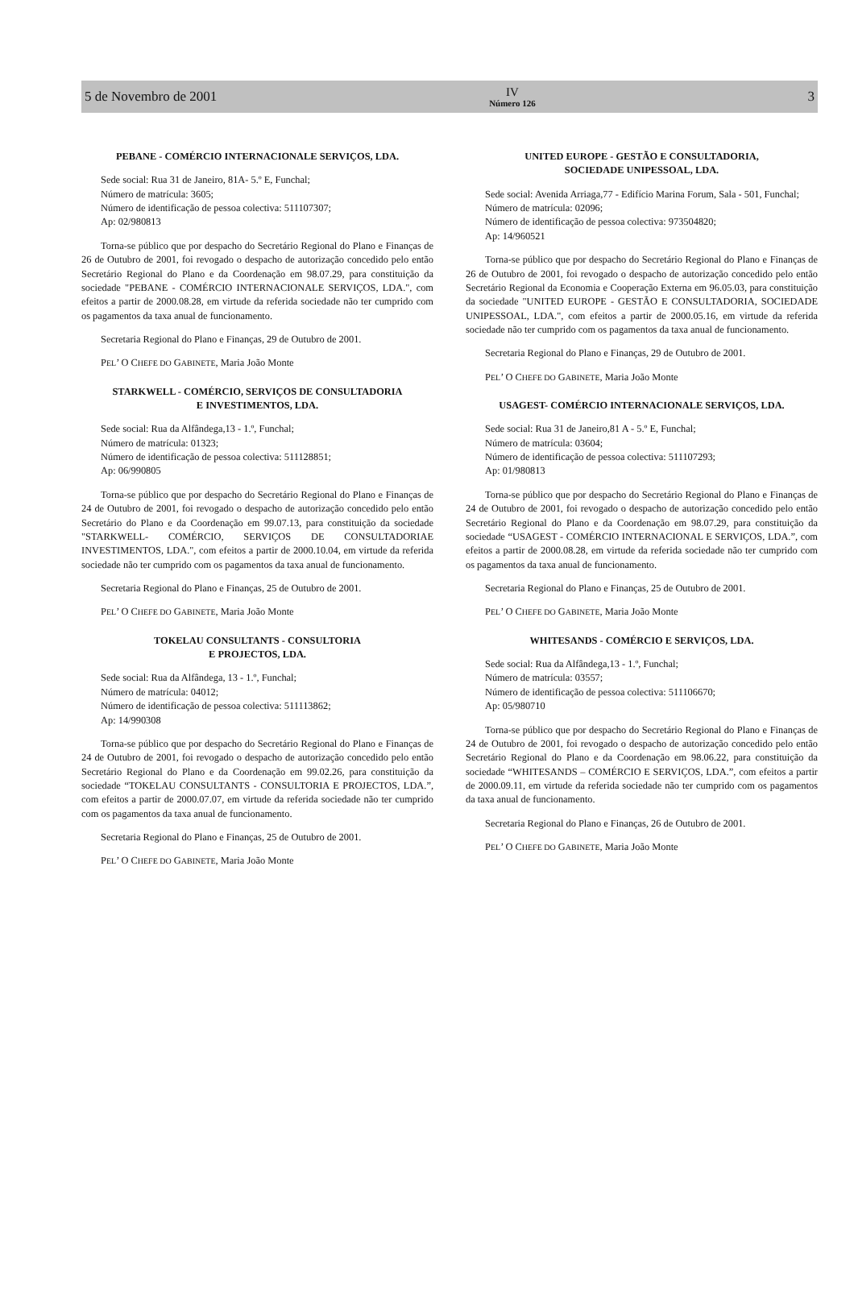5 de Novembro de 2001
IV
Número 126
3
PEBANE - COMÉRCIO INTERNACIONALE SERVIÇOS, LDA.
Sede social: Rua 31 de Janeiro, 81A- 5.º E, Funchal;
Número de matrícula: 3605;
Número de identificação de pessoa colectiva: 511107307;
Ap: 02/980813
Torna-se público que por despacho do Secretário Regional do Plano e Finanças de 26 de Outubro de 2001, foi revogado o despacho de autorização concedido pelo então Secretário Regional do Plano e da Coordenação em 98.07.29, para constituição da sociedade "PEBANE - COMÉRCIO INTERNACIONALE SERVIÇOS, LDA.", com efeitos a partir de 2000.08.28, em virtude da referida sociedade não ter cumprido com os pagamentos da taxa anual de funcionamento.
Secretaria Regional do Plano e Finanças, 29 de Outubro de 2001.
PEL’ O CHEFE DO GABINETE, Maria João Monte
STARKWELL - COMÉRCIO, SERVIÇOS DE CONSULTADORIA
E INVESTIMENTOS, LDA.
Sede social: Rua da Alfândega,13 - 1.º, Funchal;
Número de matrícula: 01323;
Número de identificação de pessoa colectiva: 511128851;
Ap: 06/990805
Torna-se público que por despacho do Secretário Regional do Plano e Finanças de 24 de Outubro de 2001, foi revogado o despacho de autorização concedido pelo então Secretário do Plano e da Coordenação em 99.07.13, para constituição da sociedade "STARKWELL- COMÉRCIO, SERVIÇOS DE CONSULTADORIAE INVESTIMENTOS, LDA.", com efeitos a partir de 2000.10.04, em virtude da referida sociedade não ter cumprido com os pagamentos da taxa anual de funcionamento.
Secretaria Regional do Plano e Finanças, 25 de Outubro de 2001.
PEL’ O CHEFE DO GABINETE, Maria João Monte
TOKELAU CONSULTANTS - CONSULTORIA
E PROJECTOS, LDA.
Sede social: Rua da Alfândega, 13 - 1.º, Funchal;
Número de matrícula: 04012;
Número de identificação de pessoa colectiva: 511113862;
Ap: 14/990308
Torna-se público que por despacho do Secretário Regional do Plano e Finanças de 24 de Outubro de 2001, foi revogado o despacho de autorização concedido pelo então Secretário Regional do Plano e da Coordenação em 99.02.26, para constituição da sociedade “TOKELAU CONSULTANTS - CONSULTORIA E PROJECTOS, LDA.”, com efeitos a partir de 2000.07.07, em virtude da referida sociedade não ter cumprido com os pagamentos da taxa anual de funcionamento.
Secretaria Regional do Plano e Finanças, 25 de Outubro de 2001.
PEL’ O CHEFE DO GABINETE, Maria João Monte
UNITED EUROPE - GESTÃO E CONSULTADORIA,
SOCIEDADE UNIPESSOAL, LDA.
Sede social: Avenida Arriaga,77 - Edifício Marina Forum, Sala - 501, Funchal;
Número de matrícula: 02096;
Número de identificação de pessoa colectiva: 973504820;
Ap: 14/960521
Torna-se público que por despacho do Secretário Regional do Plano e Finanças de 26 de Outubro de 2001, foi revogado o despacho de autorização concedido pelo então Secretário Regional da Economia e Cooperação Externa em 96.05.03, para constituição da sociedade "UNITED EUROPE - GESTÃO E CONSULTADORIA, SOCIEDADE UNIPESSOAL, LDA.", com efeitos a partir de 2000.05.16, em virtude da referida sociedade não ter cumprido com os pagamentos da taxa anual de funcionamento.
Secretaria Regional do Plano e Finanças, 29 de Outubro de 2001.
PEL’ O CHEFE DO GABINETE, Maria João Monte
USAGEST- COMÉRCIO INTERNACIONALE SERVIÇOS, LDA.
Sede social: Rua 31 de Janeiro,81 A - 5.º E, Funchal;
Número de matrícula: 03604;
Número de identificação de pessoa colectiva: 511107293;
Ap: 01/980813
Torna-se público que por despacho do Secretário Regional do Plano e Finanças de 24 de Outubro de 2001, foi revogado o despacho de autorização concedido pelo então Secretário Regional do Plano e da Coordenação em 98.07.29, para constituição da sociedade “USAGEST - COMÉRCIO INTERNACIONAL E SERVIÇOS, LDA.”, com efeitos a partir de 2000.08.28, em virtude da referida sociedade não ter cumprido com os pagamentos da taxa anual de funcionamento.
Secretaria Regional do Plano e Finanças, 25 de Outubro de 2001.
PEL’ O CHEFE DO GABINETE, Maria João Monte
WHITESANDS - COMÉRCIO E SERVIÇOS, LDA.
Sede social: Rua da Alfândega,13 - 1.º, Funchal;
Número de matrícula: 03557;
Número de identificação de pessoa colectiva: 511106670;
Ap: 05/980710
Torna-se público que por despacho do Secretário Regional do Plano e Finanças de 24 de Outubro de 2001, foi revogado o despacho de autorização concedido pelo então Secretário Regional do Plano e da Coordenação em 98.06.22, para constituição da sociedade “WHITESANDS – COMÉRCIO E SERVIÇOS, LDA.”, com efeitos a partir de 2000.09.11, em virtude da referida sociedade não ter cumprido com os pagamentos da taxa anual de funcionamento.
Secretaria Regional do Plano e Finanças, 26 de Outubro de 2001.
PEL’ O CHEFE DO GABINETE, Maria João Monte